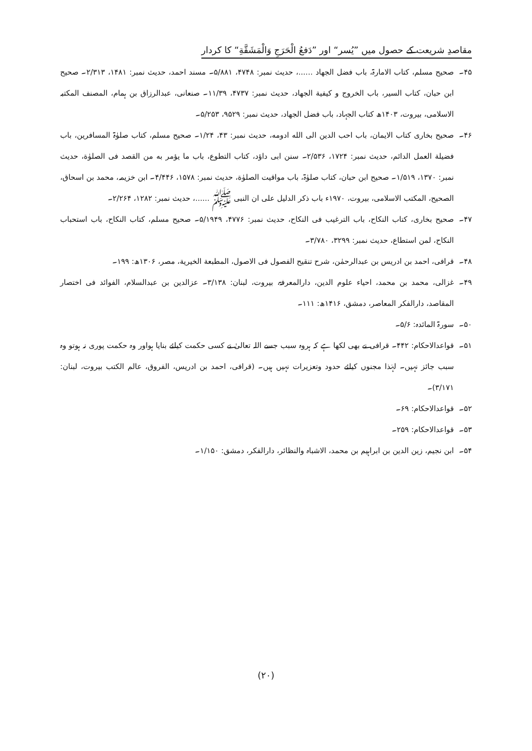مقاصدِ شریعت کے حصول میں ”یُسر“ اور ”دَفعُ الْحَرَجِ وَالْمَشَقَّةِ“ کا کردار
۴۵۔ صحیح مسلم، کتاب الامارۃ، باب فضل الجهاد ......، حدیث نمبر: ۴۷۴۸، ۵/۸۸۱۔ مسند احمد، حدیث نمبر: ۱۴۸۱، ۲/۳۱۳۔ صحیح ابن حبان، کتاب السیر، باب الخروج و کیفیة الجهاد، حدیث نمبر: ۴۷۳۷، ۱۱/۳۹۔ صنعانی، عبدالرزاق بن ہمام، المصنف المکتبہ الاسلامی، بیروت، ۱۴۰۳ھ کتاب الجہاد، باب فضل الجهاد، حدیث نمبر: ۹۵۲۹، ۵/۲۵۳۔
۴۶۔ صحیح بخاری کتاب الایمان، باب احب الدین الی الله ادومه، حدیث نمبر: ۴۳، ۱/۲۴۔ صحیح مسلم، کتاب صلوٰۃ المسافرین، باب فضیلة العمل الدائم، حدیث نمبر: ۱۷۲۴، ۲/۵۳۶۔ سنن ابی داؤد، کتاب التطوع، باب ما یؤمر به من القصد فی الصلوٰة، حدیث نمبر: ۱۳۷۰، ۱/۵۱۹۔ صحیح ابن حبان، کتاب صلوٰۃ، باب مواقیت الصلوٰة، حدیث نمبر: ۱۵۷۸، ۴/۴۴۶۔ ابن خزیمہ، محمد بن اسحاق، الصحیح، المکتب الاسلامی، بیروت، ۱۹۷۰ء باب ذکر الدلیل علی ان النبی ﷺ ......، حدیث نمبر: ۱۲۸۲، ۲/۲۶۴۔
۴۷۔ صحیح بخاری، کتاب النکاح، باب الترغیب فی النکاح، حدیث نمبر: ۴۷۷۶، ۵/۱۹۴۹۔ صحیح مسلم، کتاب النکاح، باب استحباب النکاح، لمن استطاع، حدیث نمبر: ۳۲۹۹، ۳/۷۸۰۔
۴۸۔ قرافی، احمد بن ادریس بن عبدالرحمٰن، شرح تنقیح الفصول فی الاصول، المطبعة الخیریة، مصر، ۱۳۰۶ھ: ۱۹۹۔
۴۹۔ غزالی، محمد بن محمد، احیاء علوم الدین، دارالمعرفۃ، بیروت، لبنان: ۳/۱۳۸۔ عزالدین بن عبدالسلام، الفوائد فی اختصار المقاصد، دارالفکر المعاصر، دمشق، ۱۴۱۶ھ: ۱۱۱۔
۵۰۔ سورۃ المائدہ: ۵/۶۔
۵۱۔ قواعدالاحکام: ۴۴۲۔ قرافی نے بھی لکھا ہے کہ ہروہ سبب جسے اللہ تعالیٰ نے کسی حکمت کیلئے بنایا ہواور وہ حکمت پوری نہ ہوتو وہ سبب جائز نہیں۔ لہٰذا مجنوں کیلئے حدود وتعزیرات نہیں ہیں۔ (قرافی، احمد بن ادریس، الفروق، عالم الکتب بیروت، لبنان: ۳/۱۷۱)۔
۵۲۔ قواعدالاحکام: ۶۹۔
۵۳۔ قواعدالاحکام: ۲۵۹۔
۵۴۔ ابن نجیم، زین الدین بن ابراہیم بن محمد، الاشباہ والنظائر، دارالفکر، دمشق: ۱/۱۵۰۔
(۲۰)